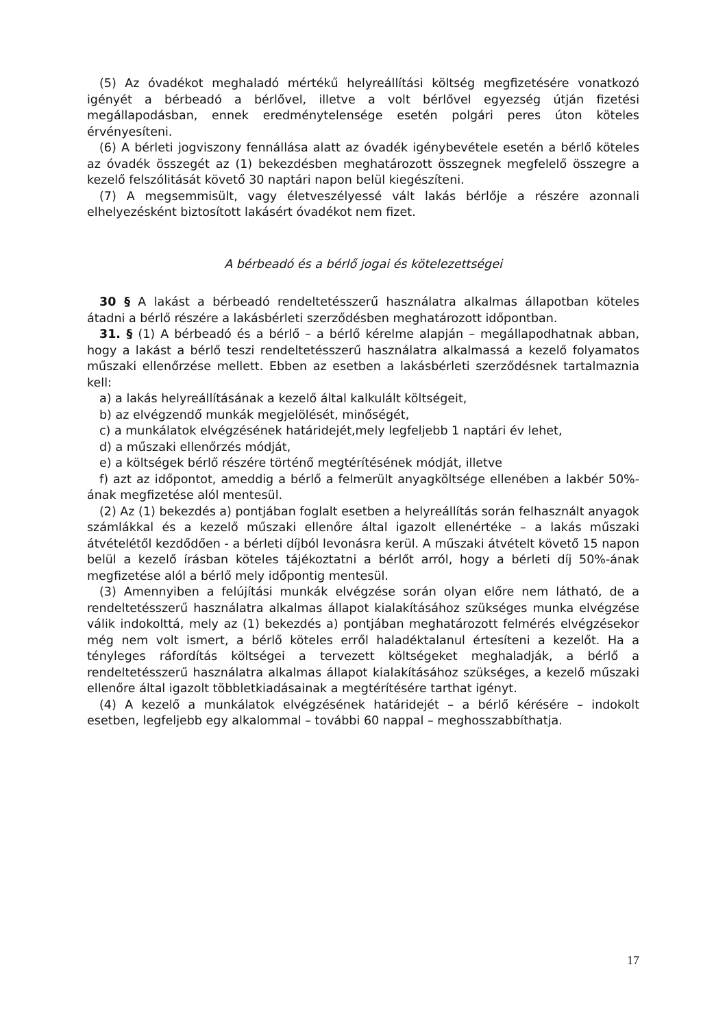(5) Az óvadékot meghaladó mértékű helyreállítási költség megfizetésére vonatkozó igényét a bérbeadó a bérlővel, illetve a volt bérlővel egyezség útján fizetési megállapodásban, ennek eredménytelensége esetén polgári peres úton köteles érvényesíteni.
(6) A bérleti jogviszony fennállása alatt az óvadék igénybevétele esetén a bérlő köteles az óvadék összegét az (1) bekezdésben meghatározott összegnek megfelelő összegre a kezelő felszólitását követő 30 naptári napon belül kiegészíteni.
(7) A megsemmisült, vagy életveszélyessé vált lakás bérlője a részére azonnali elhelyezésként biztosított lakásért óvadékot nem fizet.
A bérbeadó és a bérlő jogai és kötelezettségei
30 § A lakást a bérbeadó rendeltetésszerű használatra alkalmas állapotban köteles átadni a bérlő részére a lakásbérleti szerződésben meghatározott időpontban.
31. § (1) A bérbeadó és a bérlő – a bérlő kérelme alapján – megállapodhatnak abban, hogy a lakást a bérlő teszi rendeltetésszerű használatra alkalmassá a kezelő folyamatos műszaki ellenőrzése mellett. Ebben az esetben a lakásbérleti szerződésnek tartalmaznia kell:
a) a lakás helyreállításának a kezelő által kalkulált költségeit,
b) az elvégzendő munkák megjelölését, minőségét,
c) a munkálatok elvégzésének határidejét,mely legfeljebb 1 naptári év lehet,
d) a műszaki ellenőrzés módját,
e) a költségek bérlő részére történő megtérítésének módját, illetve
f) azt az időpontot, ameddig a bérlő a felmerült anyagköltsége ellenében a lakbér 50%-ának megfizetése alól mentesül.
(2) Az (1) bekezdés a) pontjában foglalt esetben a helyreállítás során felhasznált anyagok számlákkal és a kezelő műszaki ellenőre által igazolt ellenértéke – a lakás műszaki átvételétől kezdődően - a bérleti díjból levonásra kerül. A műszaki átvételt követő 15 napon belül a kezelő írásban köteles tájékoztatni a bérlőt arról, hogy a bérleti díj 50%-ának megfizetése alól a bérlő mely időpontig mentesül.
(3) Amennyiben a felújítási munkák elvégzése során olyan előre nem látható, de a rendeltetésszerű használatra alkalmas állapot kialakításához szükséges munka elvégzése válik indokolttá, mely az (1) bekezdés a) pontjában meghatározott felmérés elvégzésekor még nem volt ismert, a bérlő köteles erről haladéktalanul értesíteni a kezelőt. Ha a tényleges ráfordítás költségei a tervezett költségeket meghaladják, a bérlő a rendeltetésszerű használatra alkalmas állapot kialakításához szükséges, a kezelő műszaki ellenőre által igazolt többletkiadásainak a megtérítésére tarthat igényt.
(4) A kezelő a munkálatok elvégzésének határidejét – a bérlő kérésére – indokolt esetben, legfeljebb egy alkalommal – további 60 nappal – meghosszabbíthatja.
17